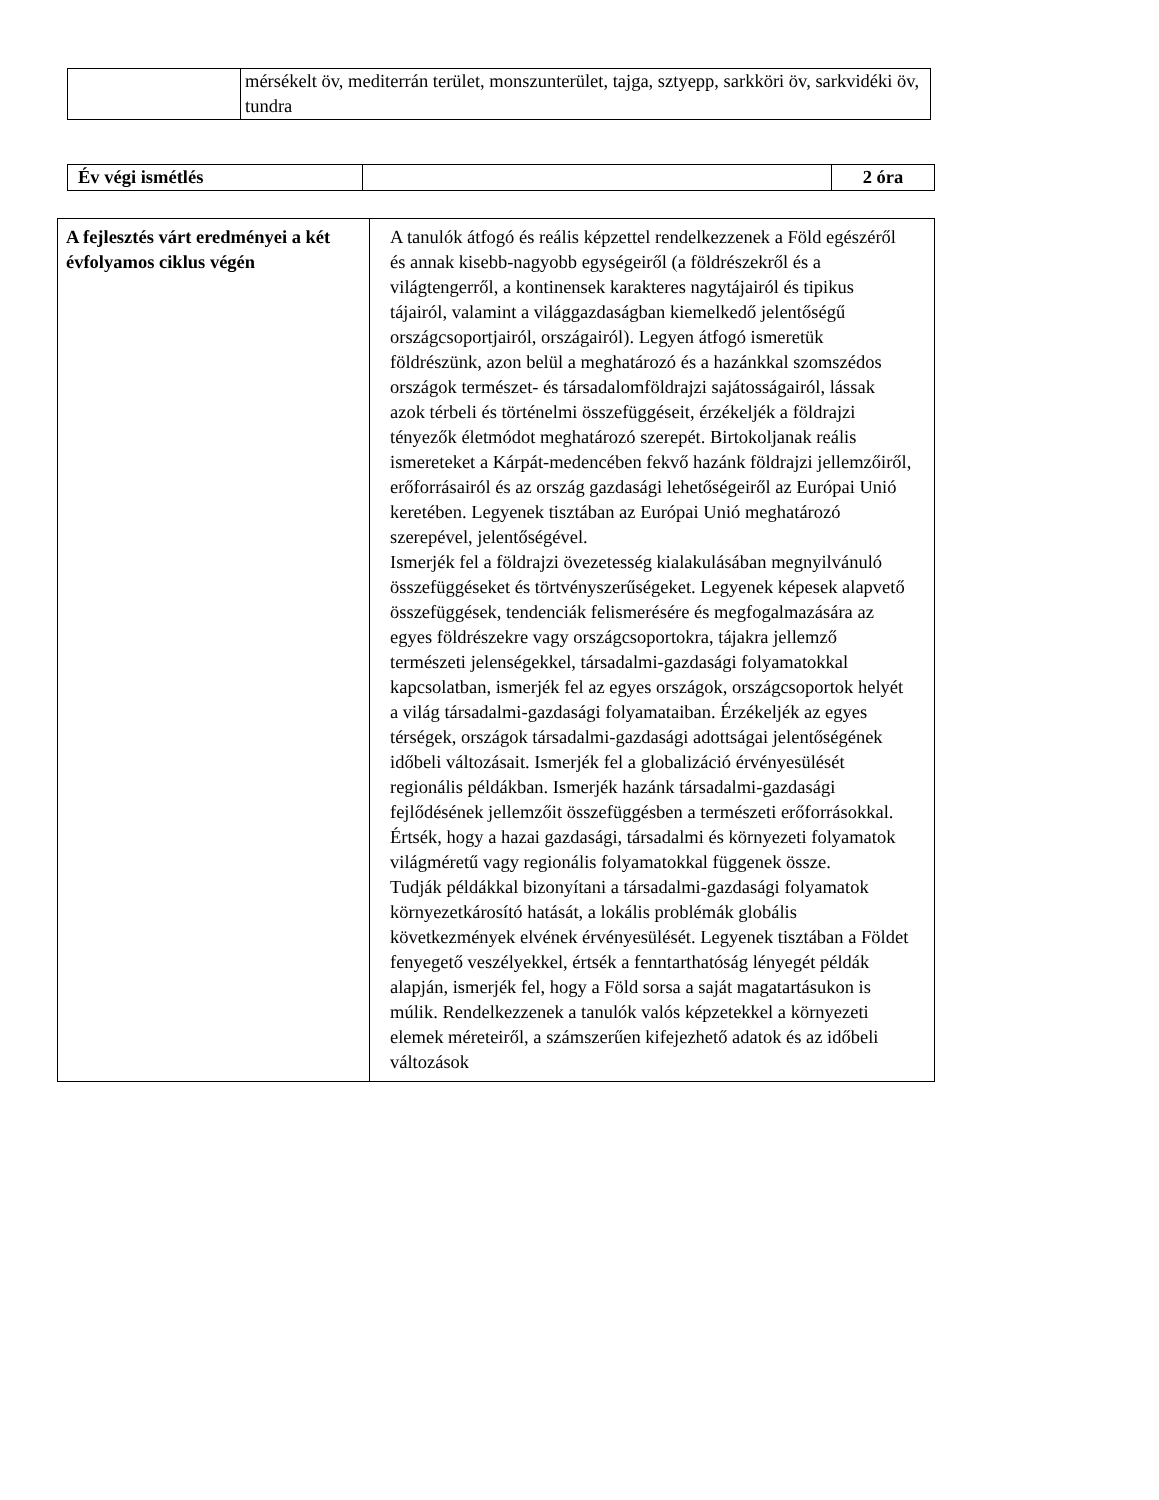| | mérsékelt öv, mediterrán terület, monszunterület, tajga, sztyepp, sarkköri öv, sarkvidéki öv, tundra |
| Év végi ismétlés | | 2 óra |
| A fejlesztés várt eredményei a két évfolyamos ciklus végén | A tanulók átfogó és reális képzettel rendelkezzenek a Föld egészéről és annak kisebb-nagyobb egységeiről (a földrészekről és a világtengerről, a kontinensek karakteres nagytájairól és tipikus tájairól, valamint a világgazdaságban kiemelkedő jelentőségű országcsoportjairól, országairól). Legyen átfogó ismeretük földrészünk, azon belül a meghatározó és a hazánkkal szomszédos országok természet- és társadalomföldrajzi sajátosságairól, lássak azok térbeli és történelmi összefüggéseit, érzékeljék a földrajzi tényezők életmódot meghatározó szerepét. Birtokoljanak reális ismereteket a Kárpát-medencében fekvő hazánk földrajzi jellemzőiről, erőforrásairól és az ország gazdasági lehetőségeiről az Európai Unió keretében. Legyenek tisztában az Európai Unió meghatározó szerepével, jelentőségével. Ismerjék fel a földrajzi övezetesség kialakulásában megnyilvánuló összefüggéseket és törtvényszerűségeket. Legyenek képesek alapvető összefüggések, tendenciák felismerésére és megfogalmazására az egyes földrészekre vagy országcsoportokra, tájakra jellemző természeti jelenségekkel, társadalmi-gazdasági folyamatokkal kapcsolatban, ismerjék fel az egyes országok, országcsoportok helyét a világ társadalmi-gazdasági folyamataiban. Érzékeljék az egyes térségek, országok társadalmi-gazdasági adottságai jelentőségének időbeli változásait. Ismerjék fel a globalizáció érvényesülését regionális példákban. Ismerjék hazánk társadalmi-gazdasági fejlődésének jellemzőit összefüggésben a természeti erőforrásokkal. Értsék, hogy a hazai gazdasági, társadalmi és környezeti folyamatok világméretű vagy regionális folyamatokkal függenek össze. Tudják példákkal bizonyítani a társadalmi-gazdasági folyamatok környezetkárosító hatását, a lokális problémák globális következmények elvének érvényesülését. Legyenek tisztában a Földet fenyegető veszélyekkel, értsék a fenntarthatóság lényegét példák alapján, ismerjék fel, hogy a Föld sorsa a saját magatartásukon is múlik. Rendelkezzenek a tanulók valós képzetekkel a környezeti elemek méreteiről, a számszerűen kifejezhető adatok és az időbeli változások |